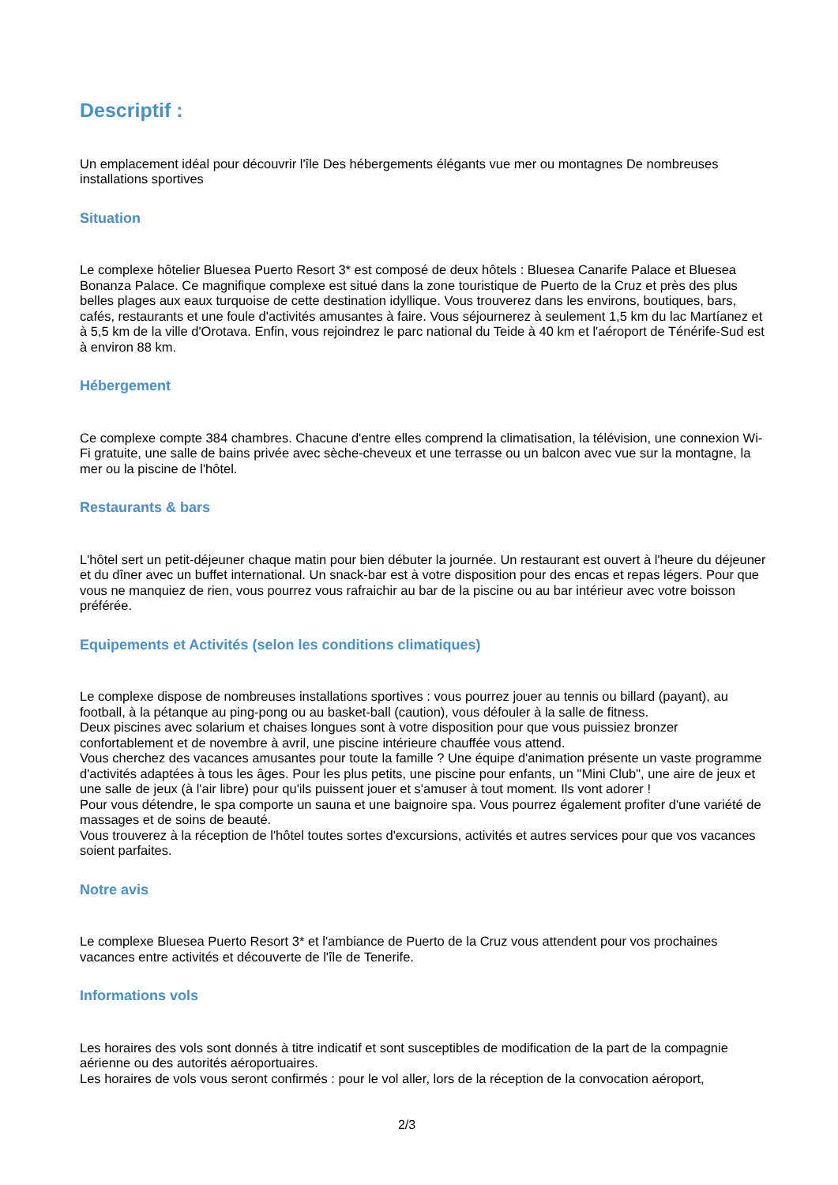Descriptif :
Un emplacement idéal pour découvrir l'île Des hébergements élégants vue mer ou montagnes De nombreuses installations sportives
Situation
Le complexe hôtelier Bluesea Puerto Resort 3* est composé de deux hôtels : Bluesea Canarife Palace et Bluesea Bonanza Palace. Ce magnifique complexe est situé dans la zone touristique de Puerto de la Cruz et près des plus belles plages aux eaux turquoise de cette destination idyllique. Vous trouverez dans les environs, boutiques, bars, cafés, restaurants et une foule d'activités amusantes à faire. Vous séjournerez à seulement 1,5 km du lac Martíanez et à 5,5 km de la ville d'Orotava. Enfin, vous rejoindrez le parc national du Teide à 40 km et l'aéroport de Ténérife-Sud est à environ 88 km.
Hébergement
Ce complexe compte 384 chambres. Chacune d'entre elles comprend la climatisation, la télévision, une connexion Wi-Fi gratuite, une salle de bains privée avec sèche-cheveux et une terrasse ou un balcon avec vue sur la montagne, la mer ou la piscine de l'hôtel.
Restaurants & bars
L'hôtel sert un petit-déjeuner chaque matin pour bien débuter la journée. Un restaurant est ouvert à l'heure du déjeuner et du dîner avec un buffet international. Un snack-bar est à votre disposition pour des encas et repas légers. Pour que vous ne manquiez de rien, vous pourrez vous rafraichir au bar de la piscine ou au bar intérieur avec votre boisson préférée.
Equipements et Activités (selon les conditions climatiques)
Le complexe dispose de nombreuses installations sportives : vous pourrez jouer au tennis ou billard (payant), au football, à la pétanque au ping-pong ou au basket-ball (caution), vous défouler à la salle de fitness.
Deux piscines avec solarium et chaises longues sont à votre disposition pour que vous puissiez bronzer confortablement et de novembre à avril, une piscine intérieure chauffée vous attend.
Vous cherchez des vacances amusantes pour toute la famille ? Une équipe d'animation présente un vaste programme d'activités adaptées à tous les âges. Pour les plus petits, une piscine pour enfants, un "Mini Club", une aire de jeux et une salle de jeux (à l'air libre) pour qu'ils puissent jouer et s'amuser à tout moment. Ils vont adorer !
Pour vous détendre, le spa comporte un sauna et une baignoire spa. Vous pourrez également profiter d'une variété de massages et de soins de beauté.
Vous trouverez à la réception de l'hôtel toutes sortes d'excursions, activités et autres services pour que vos vacances soient parfaites.
Notre avis
Le complexe Bluesea Puerto Resort 3* et l'ambiance de Puerto de la Cruz vous attendent pour vos prochaines vacances entre activités et découverte de l'île de Tenerife.
Informations vols
Les horaires des vols sont donnés à titre indicatif et sont susceptibles de modification de la part de la compagnie aérienne ou des autorités aéroportuaires.
Les horaires de vols vous seront confirmés : pour le vol aller, lors de la réception de la convocation aéroport,
2/3